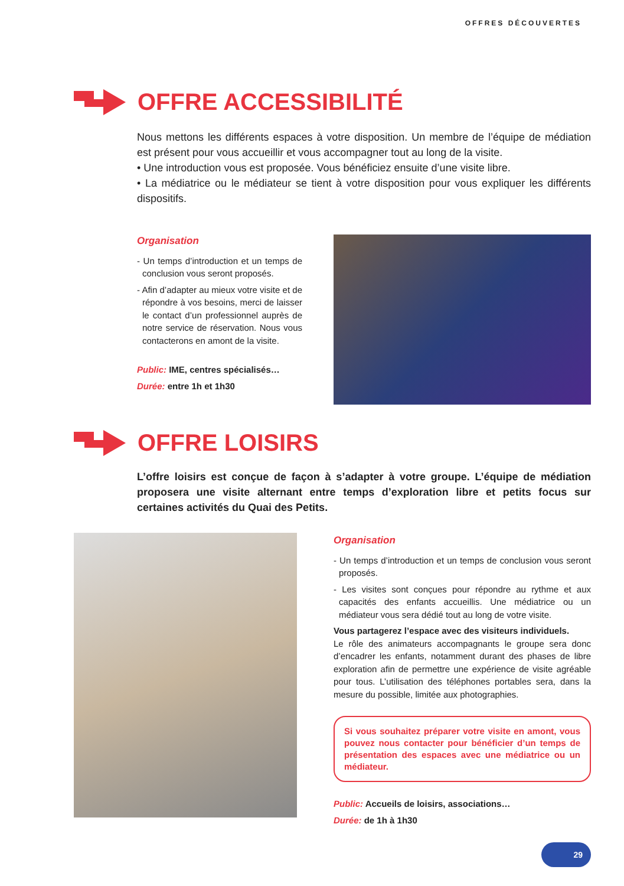OFFRES DÉCOUVERTES
OFFRE ACCESSIBILITÉ
Nous mettons les différents espaces à votre disposition. Un membre de l’équipe de médiation est présent pour vous accueillir et vous accompagner tout au long de la visite.
• Une introduction vous est proposée. Vous bénéficiez ensuite d’une visite libre.
• La médiatrice ou le médiateur se tient à votre disposition pour vous expliquer les différents dispositifs.
Organisation
- Un temps d’introduction et un temps de conclusion vous seront proposés.
- Afin d’adapter au mieux votre visite et de répondre à vos besoins, merci de laisser le contact d’un professionnel auprès de notre service de réservation. Nous vous contacterons en amont de la visite.
Public: IME, centres spécialisés…
Durée: entre 1h et 1h30
OFFRE LOISIRS
L’offre loisirs est conçue de façon à s’adapter à votre groupe. L’équipe de médiation proposera une visite alternant entre temps d’exploration libre et petits focus sur certaines activités du Quai des Petits.
Organisation
- Un temps d’introduction et un temps de conclusion vous seront proposés.
- Les visites sont conçues pour répondre au rythme et aux capacités des enfants accueillis. Une médiatrice ou un médiateur vous sera dédié tout au long de votre visite.
Vous partagerez l’espace avec des visiteurs individuels.
Le rôle des animateurs accompagnants le groupe sera donc d’encadrer les enfants, notamment durant des phases de libre exploration afin de permettre une expérience de visite agréable pour tous. L’utilisation des téléphones portables sera, dans la mesure du possible, limitée aux photographies.
Si vous souhaitez préparer votre visite en amont, vous pouvez nous contacter pour bénéficier d’un temps de présentation des espaces avec une médiatrice ou un médiateur.
Public: Accueils de loisirs, associations…
Durée: de 1h à 1h30
29